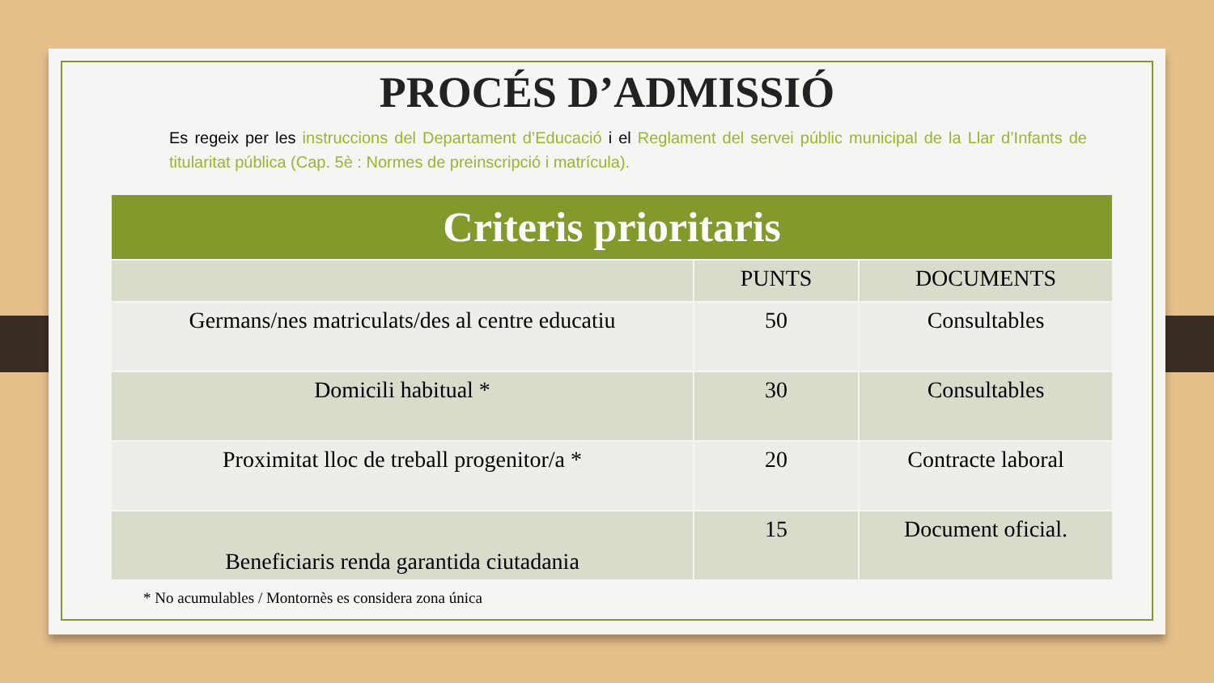PROCÉS D’ADMISSIÓ
Es regeix per les instruccions del Departament d’Educació i el Reglament del servei públic municipal de la Llar d’Infants de titularitat pública (Cap. 5è : Normes de preinscripció i matrícula).
| Criteris prioritaris | | |
| --- | --- | --- |
| | PUNTS | DOCUMENTS |
| Germans/nes matriculats/des al centre educatiu | 50 | Consultables |
| Domicili habitual * | 30 | Consultables |
| Proximitat lloc de treball progenitor/a * | 20 | Contracte laboral |
| Beneficiaris renda garantida ciutadania | 15 | Document oficial. |
* No acumulables / Montornès es considera zona única